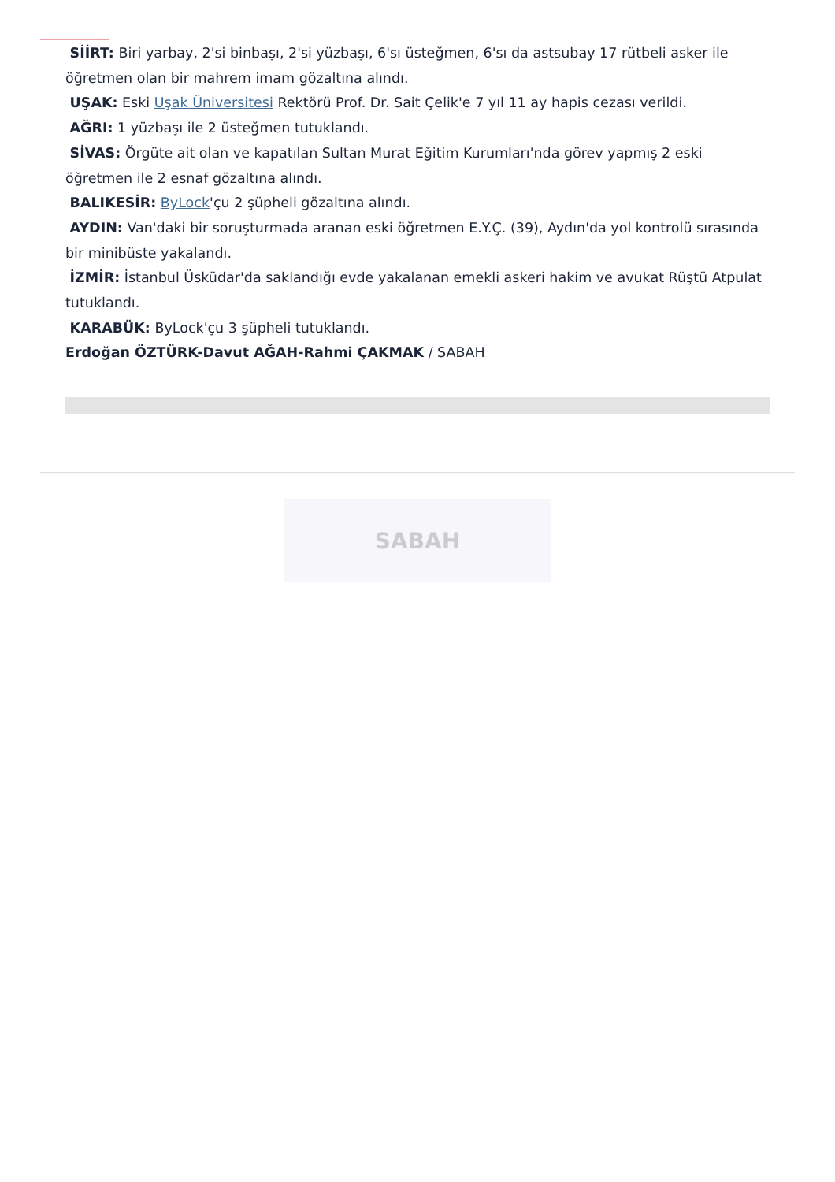SİİRT: Biri yarbay, 2'si binbaşı, 2'si yüzbaşı, 6'sı üsteğmen, 6'sı da astsubay 17 rütbeli asker ile öğretmen olan bir mahrem imam gözaltına alındı.
UŞAK: Eski Uşak Üniversitesi Rektörü Prof. Dr. Sait Çelik'e 7 yıl 11 ay hapis cezası verildi.
AĞRI: 1 yüzbaşı ile 2 üsteğmen tutuklandı.
SİVAS: Örgüte ait olan ve kapatılan Sultan Murat Eğitim Kurumları'nda görev yapmış 2 eski öğretmen ile 2 esnaf gözaltına alındı.
BALIKESİR: ByLock'çu 2 şüpheli gözaltına alındı.
AYDIN: Van'daki bir soruşturmada aranan eski öğretmen E.Y.Ç. (39), Aydın'da yol kontrolü sırasında bir minibüste yakalandı.
İZMİR: İstanbul Üsküdar'da saklandığı evde yakalanan emekli askeri hakim ve avukat Rüştü Atpulat tutuklandı.
KARABÜK: ByLock'çu 3 şüpheli tutuklandı.
Erdoğan ÖZTÜRK-Davut AĞAH-Rahmi ÇAKMAK / SABAH
SABAH